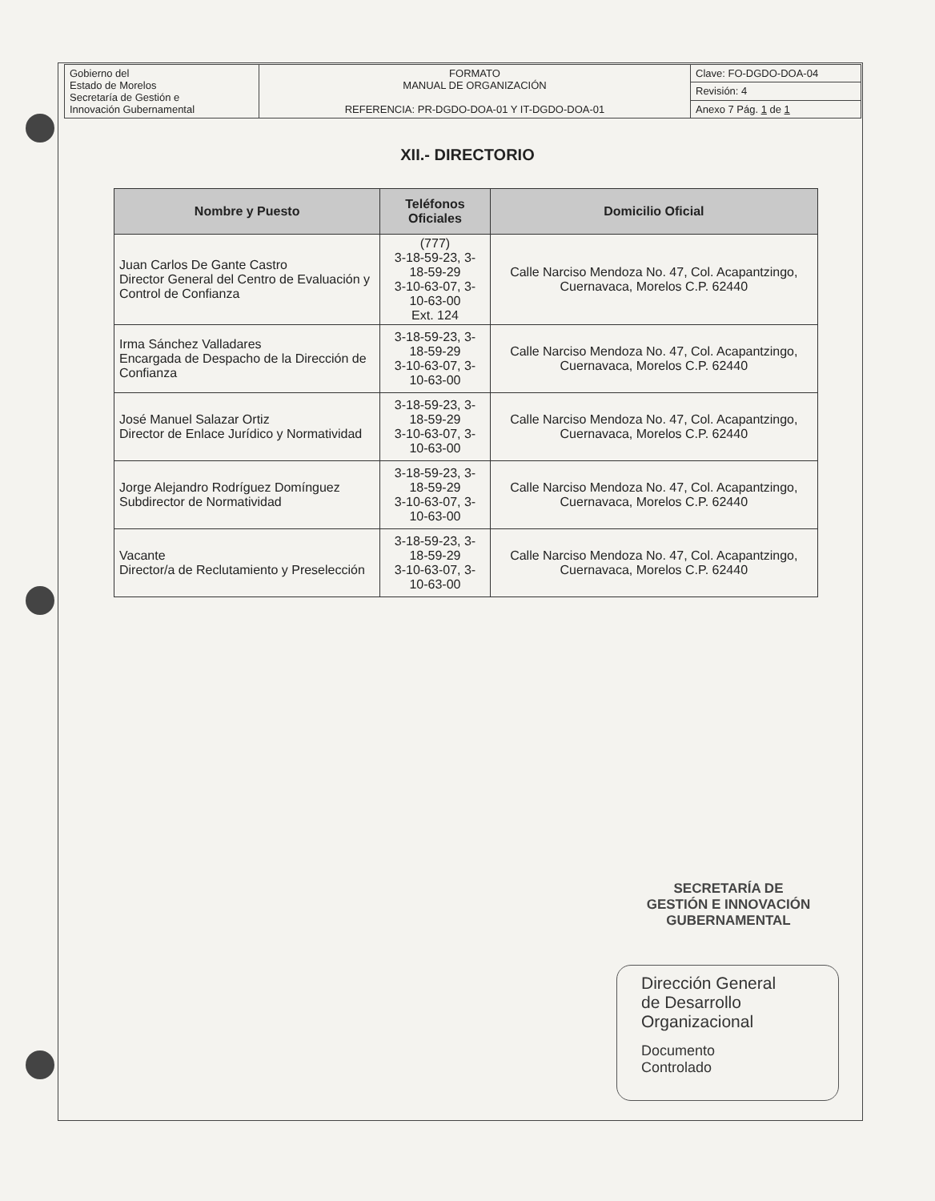| Gobierno del Estado de Morelos Secretaría de Gestión e Innovación Gubernamental | FORMATO MANUAL DE ORGANIZACIÓN REFERENCIA: PR-DGDO-DOA-01 Y IT-DGDO-DOA-01 | Clave: FO-DGDO-DOA-04 |
| | | Revisión: 4 |
| | | Anexo 7 Pág. 1 de 1 |
XII.- DIRECTORIO
| Nombre y Puesto | Teléfonos Oficiales | Domicilio Oficial |
| --- | --- | --- |
| Juan Carlos De Gante Castro Director General del Centro de Evaluación y Control de Confianza | (777) 3-18-59-23, 3-18-59-29 3-10-63-07, 3-10-63-00 Ext. 124 | Calle Narciso Mendoza No. 47, Col. Acapantzingo, Cuernavaca, Morelos C.P. 62440 |
| Irma Sánchez Valladares Encargada de Despacho de la Dirección de Confianza | 3-18-59-23, 3-18-59-29 3-10-63-07, 3-10-63-00 | Calle Narciso Mendoza No. 47, Col. Acapantzingo, Cuernavaca, Morelos C.P. 62440 |
| José Manuel Salazar Ortiz Director de Enlace Jurídico y Normatividad | 3-18-59-23, 3-18-59-29 3-10-63-07, 3-10-63-00 | Calle Narciso Mendoza No. 47, Col. Acapantzingo, Cuernavaca, Morelos C.P. 62440 |
| Jorge Alejandro Rodríguez Domínguez Subdirector de Normatividad | 3-18-59-23, 3-18-59-29 3-10-63-07, 3-10-63-00 | Calle Narciso Mendoza No. 47, Col. Acapantzingo, Cuernavaca, Morelos C.P. 62440 |
| Vacante Director/a de Reclutamiento y Preselección | 3-18-59-23, 3-18-59-29 3-10-63-07, 3-10-63-00 | Calle Narciso Mendoza No. 47, Col. Acapantzingo, Cuernavaca, Morelos C.P. 62440 |
SECRETARÍA DE
GESTIÓN E INNOVACIÓN
GUBERNAMENTAL
Dirección General
de Desarrollo
Organizacional
Documento
Controlado